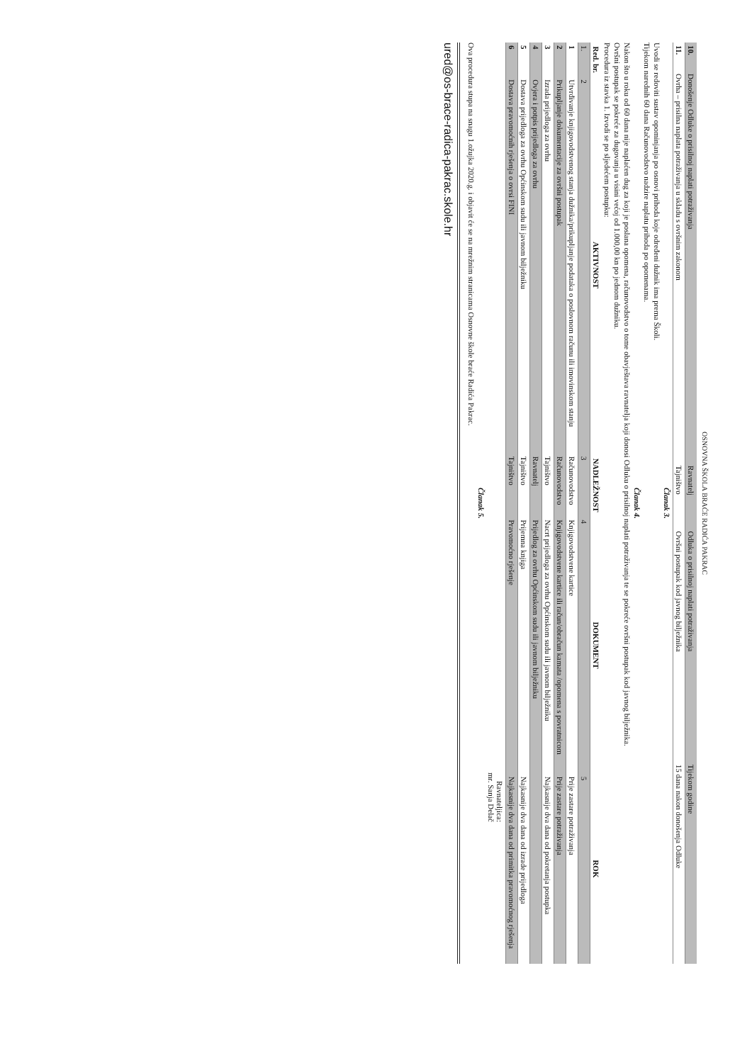OSNOVNA ŠKOLA BRAĆE RADIĆA PAKRAC
| 10. | Donošenje Odluke o prisilnoj naplati potraživanja | Ravnatelj | Odluka o prisilnoj naplati potraživanja | Tijekom godine |
| 11. | Ovrha – prisilna naplata potraživanja u skladu s ovršnim zakonom | Tajništvo | Ovršni postupak kod javnog bilježnika | 15 dana nakon donošenja Odluke |
Članak 3.
Uvodi se redoviti sustav opominjanja po osnovi prihoda koje određeni dužnik ima prema Školi.
Tijekom narednih 60 dana Računovodstvo nadzire naplatu prihoda po opomenama.
Članak 4.
Nakon što u roku od 60 dana nije naplaćen dug za koji je poslana opomena, računovodstvo o tome obavještava ravnatelja koji donosi Odluku o prisilnoj naplati potraživanja te se pokreće ovršni postupak kod javnog bilježnika.
Ovršni postupak se pokreće za dugovanja u visini većoj od 1.000,00 kn po jednom dužniku.
Procedura iz stavka 1. Izvodi se po sljedećem postupku:
| Red. br. | AKTIVNOST | NADLEŽNOST | DOKUMENT | ROK |
| --- | --- | --- | --- | --- |
| 1. | 2 | 3 | 4 | 5 |
| 1 | Utvrđivanje knjigovodstvenog stanja dužnika/prikupljanje podataka o poslovnom računu ili imovinskom stanju | Računovodstvo | Knjigovodstvene kartice | Prije zastare potraživanja |
| 2 | Prikupljanje dokumentacije za ovršni postupak | Računovodstvo | Knjigovodstvene kartice ili račun/obračun kamata /opomena s povratnicom | Prije zastare potraživanja |
| 3 | Izrada prijedloga za ovrhu | Tajništvo | Nacrt prijedloga za ovrhu Općinskom sudu ili javnom bilježniku | Najkasnije dva dana od pokretanja postupka |
| 4 | Ovjera i potpis prijedloga za ovrhu | Ravnatelj | Prijedlog za ovrhu Općinskom sudu ili javnom bilježniku | |
| 5 | Dostava prijedloga za ovrhu Općinskom sudu ili javnom bilježniku | Tajništvo | Prijemna knjiga | Najkasnije dva dana od izrade prijedloga |
| 6 | Dostava pravomoćnih rješenja o ovrsi FINI | Tajništvo | Pravomoćno rješenje | Najkasnije dva dana od primitka pravomoćnog rješenja |
Ravnateljica:
mr. Sanja Delač
Članak 5.
Ova procedura stupa na snagu 1.ožujka 2020.g. i objavit će se na mrežnim stranicama Osnovne škole braće Radića Pakrac.
ured@os-brace-radica-pakrac.skole.hr